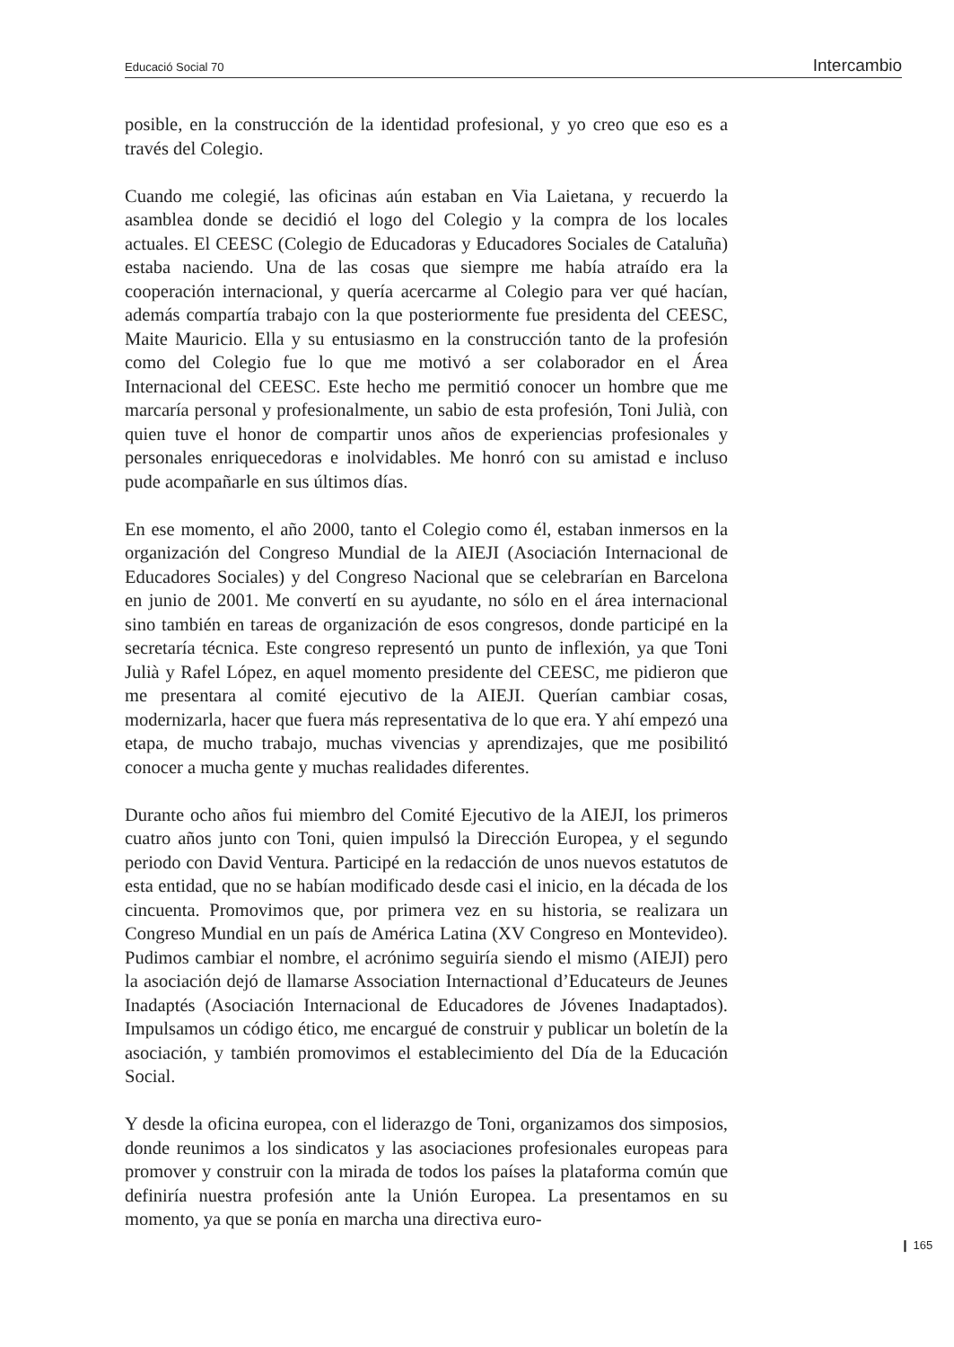Educació Social 70 Intercambio
posible, en la construcción de la identidad profesional, y yo creo que eso es a través del Colegio.
Cuando me colegié, las oficinas aún estaban en Via Laietana, y recuerdo la asamblea donde se decidió el logo del Colegio y la compra de los locales actuales. El CEESC (Colegio de Educadoras y Educadores Sociales de Cataluña) estaba naciendo. Una de las cosas que siempre me había atraído era la cooperación internacional, y quería acercarme al Colegio para ver qué hacían, además compartía trabajo con la que posteriormente fue presidenta del CEESC, Maite Mauricio. Ella y su entusiasmo en la construcción tanto de la profesión como del Colegio fue lo que me motivó a ser colaborador en el Área Internacional del CEESC. Este hecho me permitió conocer un hombre que me marcaría personal y profesionalmente, un sabio de esta profesión, Toni Julià, con quien tuve el honor de compartir unos años de experiencias profesionales y personales enriquecedoras e inolvidables. Me honró con su amistad e incluso pude acompañarle en sus últimos días.
En ese momento, el año 2000, tanto el Colegio como él, estaban inmersos en la organización del Congreso Mundial de la AIEJI (Asociación Internacional de Educadores Sociales) y del Congreso Nacional que se celebrarían en Barcelona en junio de 2001. Me convertí en su ayudante, no sólo en el área internacional sino también en tareas de organización de esos congresos, donde participé en la secretaría técnica. Este congreso representó un punto de inflexión, ya que Toni Julià y Rafel López, en aquel momento presidente del CEESC, me pidieron que me presentara al comité ejecutivo de la AIEJI. Querían cambiar cosas, modernizarla, hacer que fuera más representativa de lo que era. Y ahí empezó una etapa, de mucho trabajo, muchas vivencias y aprendizajes, que me posibilitó conocer a mucha gente y muchas realidades diferentes.
Durante ocho años fui miembro del Comité Ejecutivo de la AIEJI, los primeros cuatro años junto con Toni, quien impulsó la Dirección Europea, y el segundo periodo con David Ventura. Participé en la redacción de unos nuevos estatutos de esta entidad, que no se habían modificado desde casi el inicio, en la década de los cincuenta. Promovimos que, por primera vez en su historia, se realizara un Congreso Mundial en un país de América Latina (XV Congreso en Montevideo). Pudimos cambiar el nombre, el acrónimo seguiría siendo el mismo (AIEJI) pero la asociación dejó de llamarse Association Internactional d’Educateurs de Jeunes Inadaptés (Asociación Internacional de Educadores de Jóvenes Inadaptados). Impulsamos un código ético, me encargué de construir y publicar un boletín de la asociación, y también promovimos el establecimiento del Día de la Educación Social.
Y desde la oficina europea, con el liderazgo de Toni, organizamos dos simposios, donde reunimos a los sindicatos y las asociaciones profesionales europeas para promover y construir con la mirada de todos los países la plataforma común que definiría nuestra profesión ante la Unión Europea. La presentamos en su momento, ya que se ponía en marcha una directiva euro-
❙ 165